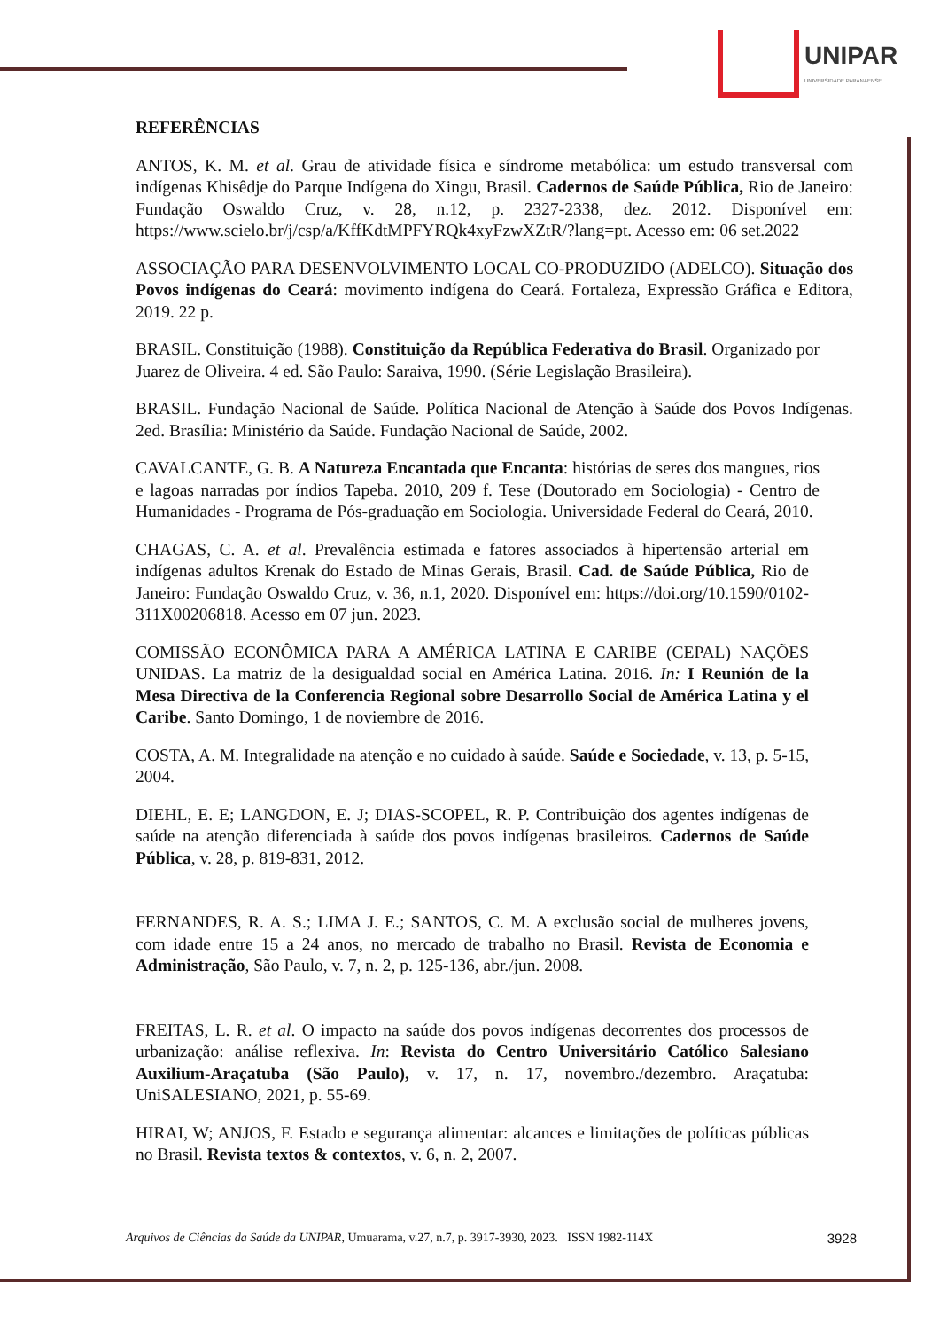UNIPAR UNIVERSIDADE PARANAENSE
REFERÊNCIAS
ANTOS, K. M. et al. Grau de atividade física e síndrome metabólica: um estudo transversal com indígenas Khisêdje do Parque Indígena do Xingu, Brasil. Cadernos de Saúde Pública, Rio de Janeiro: Fundação Oswaldo Cruz, v. 28, n.12, p. 2327-2338, dez. 2012. Disponível em: https://www.scielo.br/j/csp/a/KffKdtMPFYRQk4xyFzwXZtR/?lang=pt. Acesso em: 06 set.2022
ASSOCIAÇÃO PARA DESENVOLVIMENTO LOCAL CO-PRODUZIDO (ADELCO). Situação dos Povos indígenas do Ceará: movimento indígena do Ceará. Fortaleza, Expressão Gráfica e Editora, 2019. 22 p.
BRASIL. Constituição (1988). Constituição da República Federativa do Brasil. Organizado por Juarez de Oliveira. 4 ed. São Paulo: Saraiva, 1990. (Série Legislação Brasileira).
BRASIL. Fundação Nacional de Saúde. Política Nacional de Atenção à Saúde dos Povos Indígenas. 2ed. Brasília: Ministério da Saúde. Fundação Nacional de Saúde, 2002.
CAVALCANTE, G. B. A Natureza Encantada que Encanta: histórias de seres dos mangues, rios e lagoas narradas por índios Tapeba. 2010, 209 f. Tese (Doutorado em Sociologia) - Centro de Humanidades - Programa de Pós-graduação em Sociologia. Universidade Federal do Ceará, 2010.
CHAGAS, C. A. et al. Prevalência estimada e fatores associados à hipertensão arterial em indígenas adultos Krenak do Estado de Minas Gerais, Brasil. Cad. de Saúde Pública, Rio de Janeiro: Fundação Oswaldo Cruz, v. 36, n.1, 2020. Disponível em: https://doi.org/10.1590/0102-311X00206818. Acesso em 07 jun. 2023.
COMISSÃO ECONÔMICA PARA A AMÉRICA LATINA E CARIBE (CEPAL) NAÇÕES UNIDAS. La matriz de la desigualdad social en América Latina. 2016. In: I Reunión de la Mesa Directiva de la Conferencia Regional sobre Desarrollo Social de América Latina y el Caribe. Santo Domingo, 1 de noviembre de 2016.
COSTA, A. M. Integralidade na atenção e no cuidado à saúde. Saúde e Sociedade, v. 13, p. 5-15, 2004.
DIEHL, E. E; LANGDON, E. J; DIAS-SCOPEL, R. P. Contribuição dos agentes indígenas de saúde na atenção diferenciada à saúde dos povos indígenas brasileiros. Cadernos de Saúde Pública, v. 28, p. 819-831, 2012.
FERNANDES, R. A. S.; LIMA J. E.; SANTOS, C. M. A exclusão social de mulheres jovens, com idade entre 15 a 24 anos, no mercado de trabalho no Brasil. Revista de Economia e Administração, São Paulo, v. 7, n. 2, p. 125-136, abr./jun. 2008.
FREITAS, L. R. et al. O impacto na saúde dos povos indígenas decorrentes dos processos de urbanização: análise reflexiva. In: Revista do Centro Universitário Católico Salesiano Auxilium-Araçatuba (São Paulo), v. 17, n. 17, novembro./dezembro. Araçatuba: UniSALESIANO, 2021, p. 55-69.
HIRAI, W; ANJOS, F. Estado e segurança alimentar: alcances e limitações de políticas públicas no Brasil. Revista textos & contextos, v. 6, n. 2, 2007.
3928 Arquivos de Ciências da Saúde da UNIPAR, Umuarama, v.27, n.7, p. 3917-3930, 2023. ISSN 1982-114X